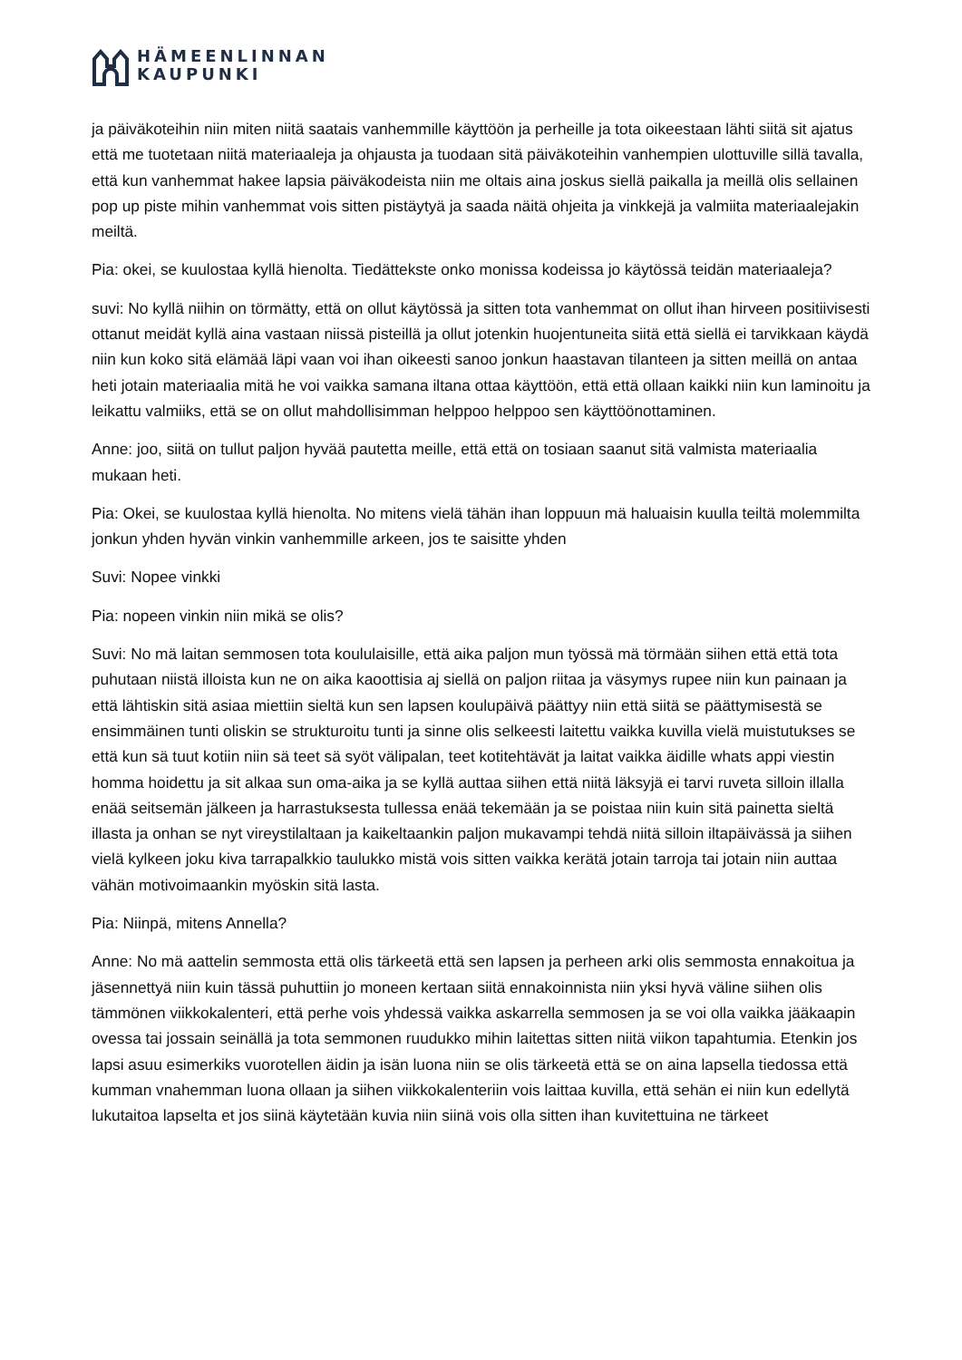HÄMEENLINNAN
KAUPUNKI
ja päiväkoteihin niin miten niitä saatais vanhemmille käyttöön ja perheille ja tota oikeestaan lähti siitä sit ajatus että me tuotetaan niitä materiaaleja ja ohjausta ja tuodaan sitä päiväkoteihin vanhempien ulottuville sillä tavalla, että kun vanhemmat hakee lapsia päiväkodeista niin me oltais aina joskus siellä paikalla ja meillä olis sellainen pop up piste mihin vanhemmat vois sitten pistäytyä ja saada näitä ohjeita ja vinkkejä ja valmiita materiaalejakin meiltä.
Pia: okei, se kuulostaa kyllä hienolta. Tiedättekste onko monissa kodeissa jo käytössä teidän materiaaleja?
suvi: No kyllä niihin on törmätty, että on ollut käytössä ja sitten tota vanhemmat on ollut ihan hirveen positiivisesti ottanut meidät kyllä aina vastaan niissä pisteillä ja ollut jotenkin huojentuneita siitä että siellä ei tarvikkaan käydä niin kun koko sitä elämää läpi vaan voi ihan oikeesti sanoo jonkun haastavan tilanteen ja sitten meillä on antaa heti jotain materiaalia mitä he voi vaikka samana iltana ottaa käyttöön, että että ollaan kaikki niin kun laminoitu ja leikattu valmiiks, että se on ollut mahdollisimman helppoo helppoo sen käyttöönottaminen.
Anne: joo, siitä on tullut paljon hyvää pautetta meille, että että on tosiaan saanut sitä valmista materiaalia mukaan heti.
Pia: Okei, se kuulostaa kyllä hienolta. No mitens vielä tähän ihan loppuun mä haluaisin kuulla teiltä molemmilta jonkun yhden hyvän vinkin vanhemmille arkeen, jos te saisitte yhden
Suvi: Nopee vinkki
Pia: nopeen vinkin niin mikä se olis?
Suvi: No mä laitan semmosen tota koululaisille, että aika paljon mun työssä mä törmään siihen että että tota puhutaan niistä illoista kun ne on aika kaoottisia aj siellä on paljon riitaa ja väsymys rupee niin kun painaan ja että lähtiskin sitä asiaa miettiin sieltä kun sen lapsen koulupäivä päättyy niin että siitä se päättymisestä se ensimmäinen tunti oliskin se strukturoitu tunti ja sinne olis selkeesti laitettu vaikka kuvilla vielä muistutukses se että kun sä tuut kotiin niin sä teet sä syöt välipalan, teet kotitehtävät ja laitat vaikka äidille whats appi viestin homma hoidettu ja sit alkaa sun oma-aika ja se kyllä auttaa siihen että niitä läksyjä ei tarvi ruveta silloin illalla enää seitsemän jälkeen ja harrastuksesta tullessa enää tekemään ja se poistaa niin kuin sitä painetta sieltä illasta ja onhan se nyt vireystilaltaan ja kaikeltaankin paljon mukavampi tehdä niitä silloin iltapäivässä ja siihen vielä kylkeen joku kiva tarrapalkkio taulukko mistä vois sitten vaikka kerätä jotain tarroja tai jotain niin auttaa vähän motivoimaankin myöskin sitä lasta.
Pia: Niinpä, mitens Annella?
Anne: No mä aattelin semmosta että olis tärkeetä että sen lapsen ja perheen arki olis semmosta ennakoitua ja jäsennettyä niin kuin tässä puhuttiin jo moneen kertaan siitä ennakoinnista niin yksi hyvä väline siihen olis tämmönen viikkokalenteri, että perhe vois yhdessä vaikka askarrella semmosen ja se voi olla vaikka jääkaapin ovessa tai jossain seinällä ja tota semmonen ruudukko mihin laitettas sitten niitä viikon tapahtumia. Etenkin jos lapsi asuu esimerkiks vuorotellen äidin ja isän luona niin se olis tärkeetä että se on aina lapsella tiedossa että kumman vnahemman luona ollaan ja siihen viikkokalenteriin vois laittaa kuvilla, että sehän ei niin kun edellytä lukutaitoa lapselta et jos siinä käytetään kuvia niin siinä vois olla sitten ihan kuvitettuina ne tärkeet